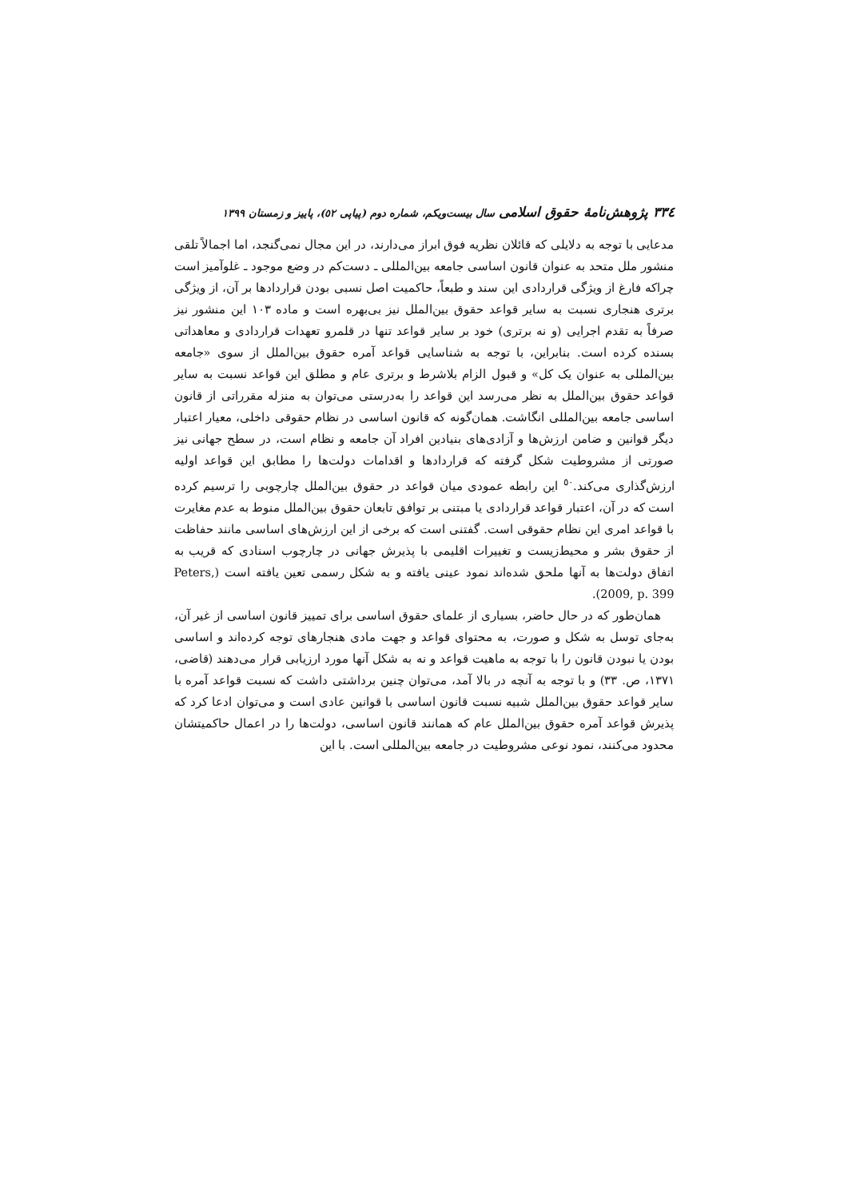٣٣٤ پژوهش‌نامهٔ حقوق اسلامی سال بیست‌ویکم، شماره دوم (پیاپی ٥٢)، پاییز و زمستان ١٣٩٩
مدعایی با توجه به دلایلی که قائلان نظریه فوق ابراز می‌دارند، در این مجال نمی‌گنجد، اما اجمالاً تلقی منشور ملل متحد به عنوان قانون اساسی جامعه بین‌المللی ـ دست‌کم در وضع موجود ـ غلوآمیز است چراکه فارغ از ویژگی قراردادی این سند و طبعاً، حاکمیت اصل نسبی بودن قراردادها بر آن، از ویژگی برتری هنجاری نسبت به سایر قواعد حقوق بین‌الملل نیز بی‌بهره است و ماده ١٠٣ این منشور نیز صرفاً به تقدم اجرایی (و نه برتری) خود بر سایر قواعد تنها در قلمرو تعهدات قراردادی و معاهداتی بسنده کرده است. بنابراین، با توجه به شناسایی قواعد آمره حقوق بین‌الملل از سوی «جامعه بین‌المللی به عنوان یک کل» و قبول الزام بلاشرط و برتری عام و مطلق این قواعد نسبت به سایر قواعد حقوق بین‌الملل به نظر می‌رسد این قواعد را به‌درستی می‌توان به منزله مقرراتی از قانون اساسی جامعه بین‌المللی انگاشت. همان‌گونه که قانون اساسی در نظام حقوقی داخلی، معیار اعتبار دیگر قوانین و ضامن ارزش‌ها و آزادی‌های بنیادین افراد آن جامعه و نظام است، در سطح جهانی نیز صورتی از مشروطیت شکل گرفته که قراردادها و اقدامات دولت‌ها را مطابق این قواعد اولیه ارزش‌گذاری می‌کند.<sup>٥٠</sup> این رابطه عمودی میان قواعد در حقوق بین‌الملل چارچوبی را ترسیم کرده است که در آن، اعتبار قواعد قراردادی یا مبتنی بر توافق تابعان حقوق بین‌الملل منوط به عدم مغایرت با قواعد امری این نظام حقوقی است. گفتنی است که برخی از این ارزش‌های اساسی مانند حفاظت از حقوق بشر و محیط‌زیست و تغییرات اقلیمی با پذیرش جهانی در چارچوب اسنادی که قریب به اتفاق دولت‌ها به آنها ملحق شده‌اند نمود عینی یافته و به شکل رسمی تعین یافته است (Peters, 2009, p. 399).
همان‌طور که در حال حاضر، بسیاری از علمای حقوق اساسی برای تمییز قانون اساسی از غیر آن، به‌جای توسل به شکل و صورت، به محتوای قواعد و جهت مادی هنجارهای توجه کرده‌اند و اساسی بودن یا نبودن قانون را با توجه به ماهیت قواعد و نه به شکل آنها مورد ارزیابی قرار می‌دهند (قاضی، ١٣٧١، ص. ٣٣) و با توجه به آنچه در بالا آمد، می‌توان چنین برداشتی داشت که نسبت قواعد آمره با سایر قواعد حقوق بین‌الملل شبیه نسبت قانون اساسی با قوانین عادی است و می‌توان ادعا کرد که پذیرش قواعد آمره حقوق بین‌الملل عام که همانند قانون اساسی، دولت‌ها را در اعمال حاکمیتشان محدود می‌کنند، نمود نوعی مشروطیت در جامعه بین‌المللی است. با این